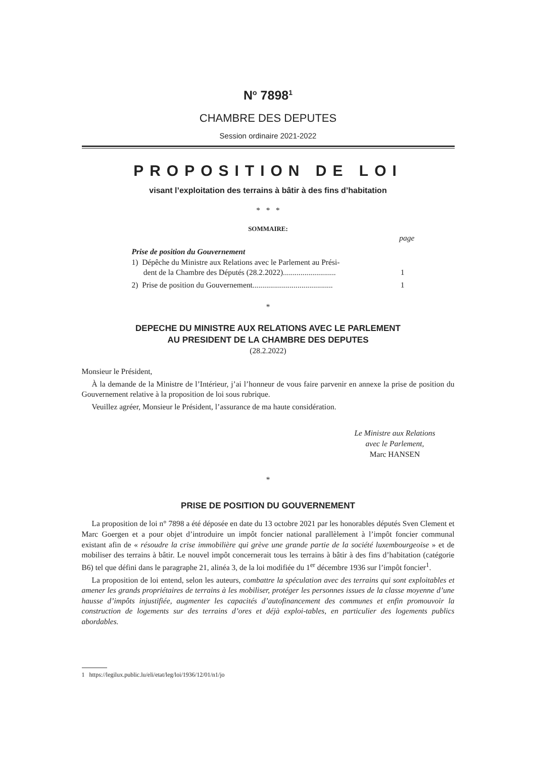N<sup>o</sup> 7898<sup>1</sup>
CHAMBRE DES DEPUTES
Session ordinaire 2021-2022
PROPOSITION DE LOI
visant l’exploitation des terrains à bâtir à des fins d’habitation
* * *
SOMMAIRE:
page
Prise de position du Gouvernement
1) Dépêche du Ministre aux Relations avec le Parlement au Prési-
dent de la Chambre des Députés (28.2.2022)...........................
1
2) Prise de position du Gouvernement......................................... 1
*
DEPECHE DU MINISTRE AUX RELATIONS AVEC LE PARLEMENT
AU PRESIDENT DE LA CHAMBRE DES DEPUTES
(28.2.2022)
Monsieur le Président,
À la demande de la Ministre de l’Intérieur, j’ai l’honneur de vous faire parvenir en annexe la prise de position du Gouvernement relative à la proposition de loi sous rubrique.
Veuillez agréer, Monsieur le Président, l’assurance de ma haute considération.
Le Ministre aux Relations
avec le Parlement,
Marc HANSEN
*
PRISE DE POSITION DU GOUVERNEMENT
La proposition de loi n° 7898 a été déposée en date du 13 octobre 2021 par les honorables députés Sven Clement et Marc Goergen et a pour objet d’introduire un impôt foncier national parallèlement à l’impôt foncier communal existant afin de « résoudre la crise immobilière qui grève une grande partie de la société luxembourgeoise » et de mobiliser des terrains à bâtir. Le nouvel impôt concernerait tous les terrains à bâtir à des fins d’habitation (catégorie B6) tel que défini dans le paragraphe 21, alinéa 3, de la loi modifiée du 1<sup>er</sup> décembre 1936 sur l’impôt foncier<sup>1</sup>.
La proposition de loi entend, selon les auteurs, combattre la spéculation avec des terrains qui sont exploitables et amener les grands propriétaires de terrains à les mobiliser, protéger les personnes issues de la classe moyenne d’une hausse d’impôts injustifiée, augmenter les capacités d’autofinancement des communes et enfin promouvoir la construction de logements sur des terrains d’ores et déjà exploi-tables, en particulier des logements publics abordables.
1 https://legilux.public.lu/eli/etat/leg/loi/1936/12/01/n1/jo